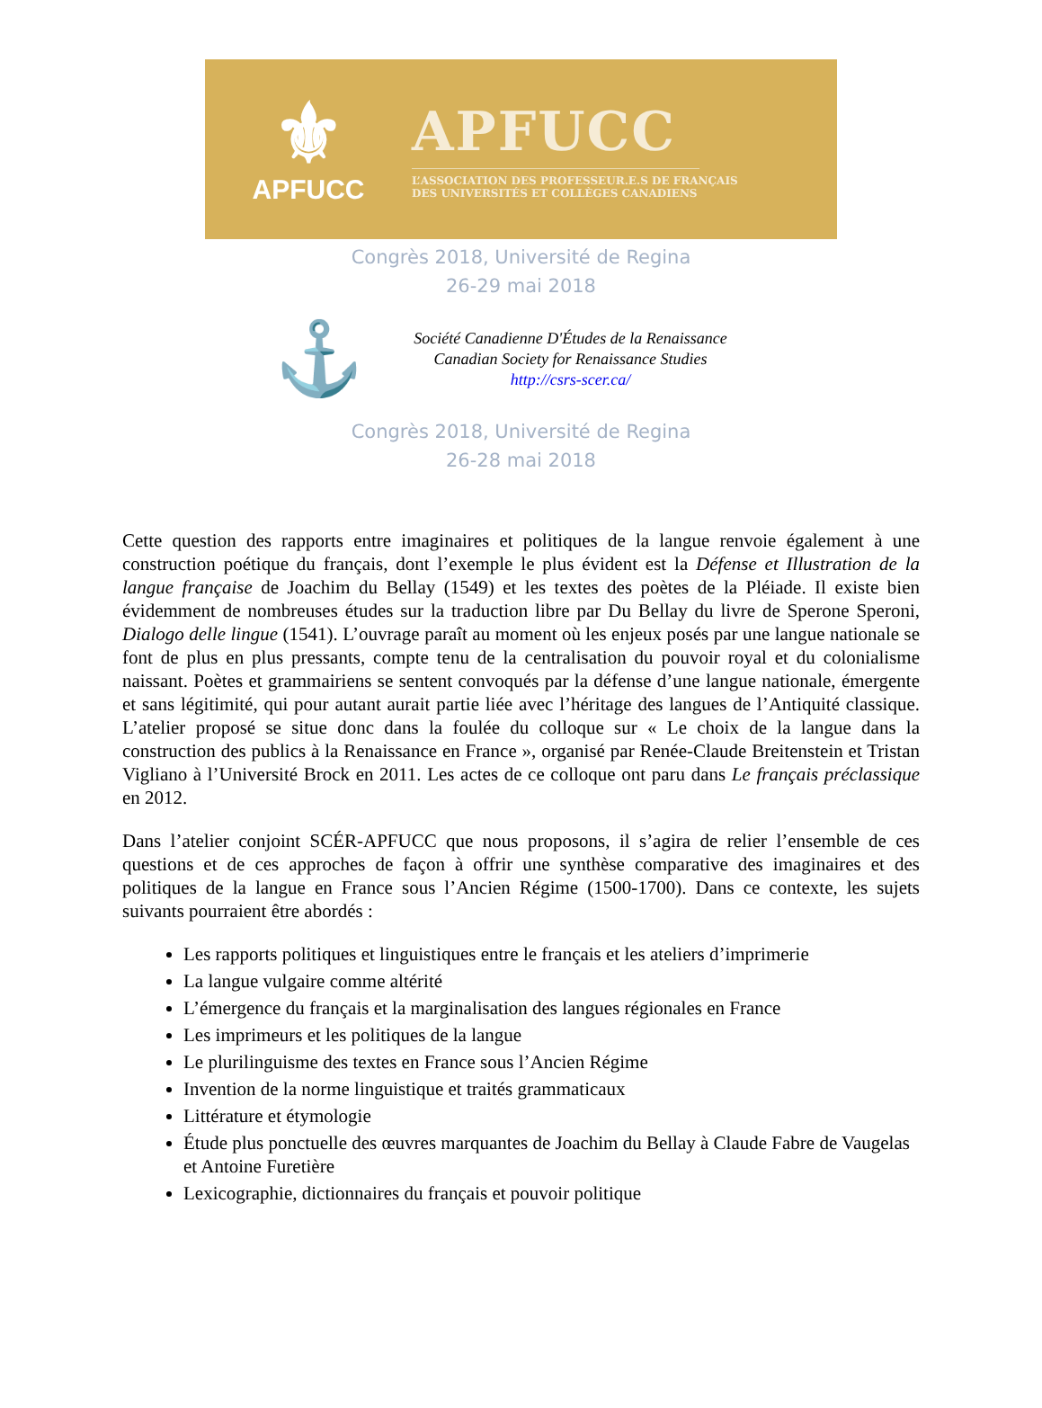⚜
APFUCC
APFUCC
L’ASSOCIATION DES PROFESSEUR.E.S DE FRANÇAIS
DES UNIVERSITÉS ET COLLÈGES CANADIENS
Congrès 2018, Université de Regina
26-29 mai 2018
⚓
Société Canadienne D'Études de la Renaissance
Canadian Society for Renaissance Studies
http://csrs-scer.ca/
Congrès 2018, Université de Regina
26-28 mai 2018
Cette question des rapports entre imaginaires et politiques de la langue renvoie également à une construction poétique du français, dont l’exemple le plus évident est la Défense et Illustration de la langue française de Joachim du Bellay (1549) et les textes des poètes de la Pléiade. Il existe bien évidemment de nombreuses études sur la traduction libre par Du Bellay du livre de Sperone Speroni, Dialogo delle lingue (1541). L’ouvrage paraît au moment où les enjeux posés par une langue nationale se font de plus en plus pressants, compte tenu de la centralisation du pouvoir royal et du colonialisme naissant. Poètes et grammairiens se sentent convoqués par la défense d’une langue nationale, émergente et sans légitimité, qui pour autant aurait partie liée avec l’héritage des langues de l’Antiquité classique. L’atelier proposé se situe donc dans la foulée du colloque sur « Le choix de la langue dans la construction des publics à la Renaissance en France », organisé par Renée-Claude Breitenstein et Tristan Vigliano à l’Université Brock en 2011. Les actes de ce colloque ont paru dans Le français préclassique en 2012.
Dans l’atelier conjoint SCÉR-APFUCC que nous proposons, il s’agira de relier l’ensemble de ces questions et de ces approches de façon à offrir une synthèse comparative des imaginaires et des politiques de la langue en France sous l’Ancien Régime (1500-1700). Dans ce contexte, les sujets suivants pourraient être abordés :
Les rapports politiques et linguistiques entre le français et les ateliers d’imprimerie
La langue vulgaire comme altérité
L’émergence du français et la marginalisation des langues régionales en France
Les imprimeurs et les politiques de la langue
Le plurilinguisme des textes en France sous l’Ancien Régime
Invention de la norme linguistique et traités grammaticaux
Littérature et étymologie
Étude plus ponctuelle des œuvres marquantes de Joachim du Bellay à Claude Fabre de Vaugelas et Antoine Furetière
Lexicographie, dictionnaires du français et pouvoir politique